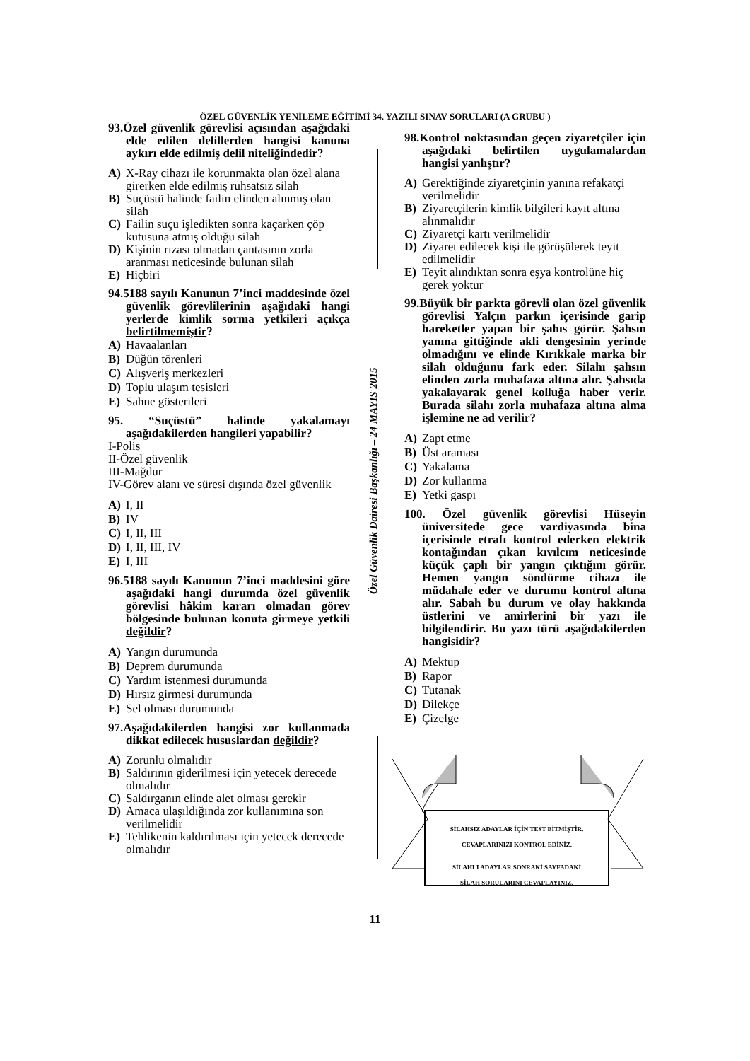ÖZEL GÜVENLİK YENİLEME EĞİTİMİ 34. YAZILI SINAV SORULARI (A GRUBU )
Özel Güvenlik Dairesi Başkanlığı – 24 MAYIS 2015
93.Özel güvenlik görevlisi açısından aşağıdaki elde edilen delillerden hangisi kanuna aykırı elde edilmiş delil niteliğindedir?
A) X-Ray cihazı ile korunmakta olan özel alana girerken elde edilmiş ruhsatsız silah
B) Suçüstü halinde failin elinden alınmış olan silah
C) Failin suçu işledikten sonra kaçarken çöp kutusuna atmış olduğu silah
D) Kişinin rızası olmadan çantasının zorla aranması neticesinde bulunan silah
E) Hiçbiri
94.5188 sayılı Kanunun 7’inci maddesinde özel güvenlik görevlilerinin aşağıdaki hangi yerlerde kimlik sorma yetkileri açıkça belirtilmemiştir?
A) Havaalanları
B) Düğün törenleri
C) Alışveriş merkezleri
D) Toplu ulaşım tesisleri
E) Sahne gösterileri
95. “Suçüstü” halinde yakalamayı aşağıdakilerden hangileri yapabilir?
I-Polis
II-Özel güvenlik
III-Mağdur
IV-Görev alanı ve süresi dışında özel güvenlik
A) I, II
B) IV
C) I, II, III
D) I, II, III, IV
E) I, III
96.5188 sayılı Kanunun 7’inci maddesini göre aşağıdaki hangi durumda özel güvenlik görevlisi hâkim kararı olmadan görev bölgesinde bulunan konuta girmeye yetkili değildir?
A) Yangın durumunda
B) Deprem durumunda
C) Yardım istenmesi durumunda
D) Hırsız girmesi durumunda
E) Sel olması durumunda
97.Aşağıdakilerden hangisi zor kullanmada dikkat edilecek hususlardan değildir?
A) Zorunlu olmalıdır
B) Saldırının giderilmesi için yetecek derecede olmalıdır
C) Saldırganın elinde alet olması gerekir
D) Amaca ulaşıldığında zor kullanımına son verilmelidir
E) Tehlikenin kaldırılması için yetecek derecede olmalıdır
98.Kontrol noktasından geçen ziyaretçiler için aşağıdaki belirtilen uygulamalardan hangisi yanlıştır?
A) Gerektiğinde ziyaretçinin yanına refakatçi verilmelidir
B) Ziyaretçilerin kimlik bilgileri kayıt altına alınmalıdır
C) Ziyaretçi kartı verilmelidir
D) Ziyaret edilecek kişi ile görüşülerek teyit edilmelidir
E) Teyit alındıktan sonra eşya kontrolüne hiç gerek yoktur
99.Büyük bir parkta görevli olan özel güvenlik görevlisi Yalçın parkın içerisinde garip hareketler yapan bir şahıs görür. Şahsın yanına gittiğinde akli dengesinin yerinde olmadığını ve elinde Kırıkkale marka bir silah olduğunu fark eder. Silahı şahsın elinden zorla muhafaza altına alır. Şahsıda yakalayarak genel kolluğa haber verir. Burada silahı zorla muhafaza altına alma işlemine ne ad verilir?
A) Zapt etme
B) Üst araması
C) Yakalama
D) Zor kullanma
E) Yetki gaspı
100. Özel güvenlik görevlisi Hüseyin üniversitede gece vardiyasında bina içerisinde etrafı kontrol ederken elektrik kontağından çıkan kıvılcım neticesinde küçük çaplı bir yangın çıktığını görür. Hemen yangın söndürme cihazı ile müdahale eder ve durumu kontrol altına alır. Sabah bu durum ve olay hakkında üstlerini ve amirlerini bir yazı ile bilgilendirir. Bu yazı türü aşağıdakilerden hangisidir?
A) Mektup
B) Rapor
C) Tutanak
D) Dilekçe
E) Çizelge
SİLAHSIZ ADAYLAR İÇİN TEST BİTMİŞTİR.
CEVAPLARINIZI KONTROL EDİNİZ.
SİLAHLI ADAYLAR SONRAKİ SAYFADAKİ
SİLAH SORULARINI CEVAPLAYINIZ.
11